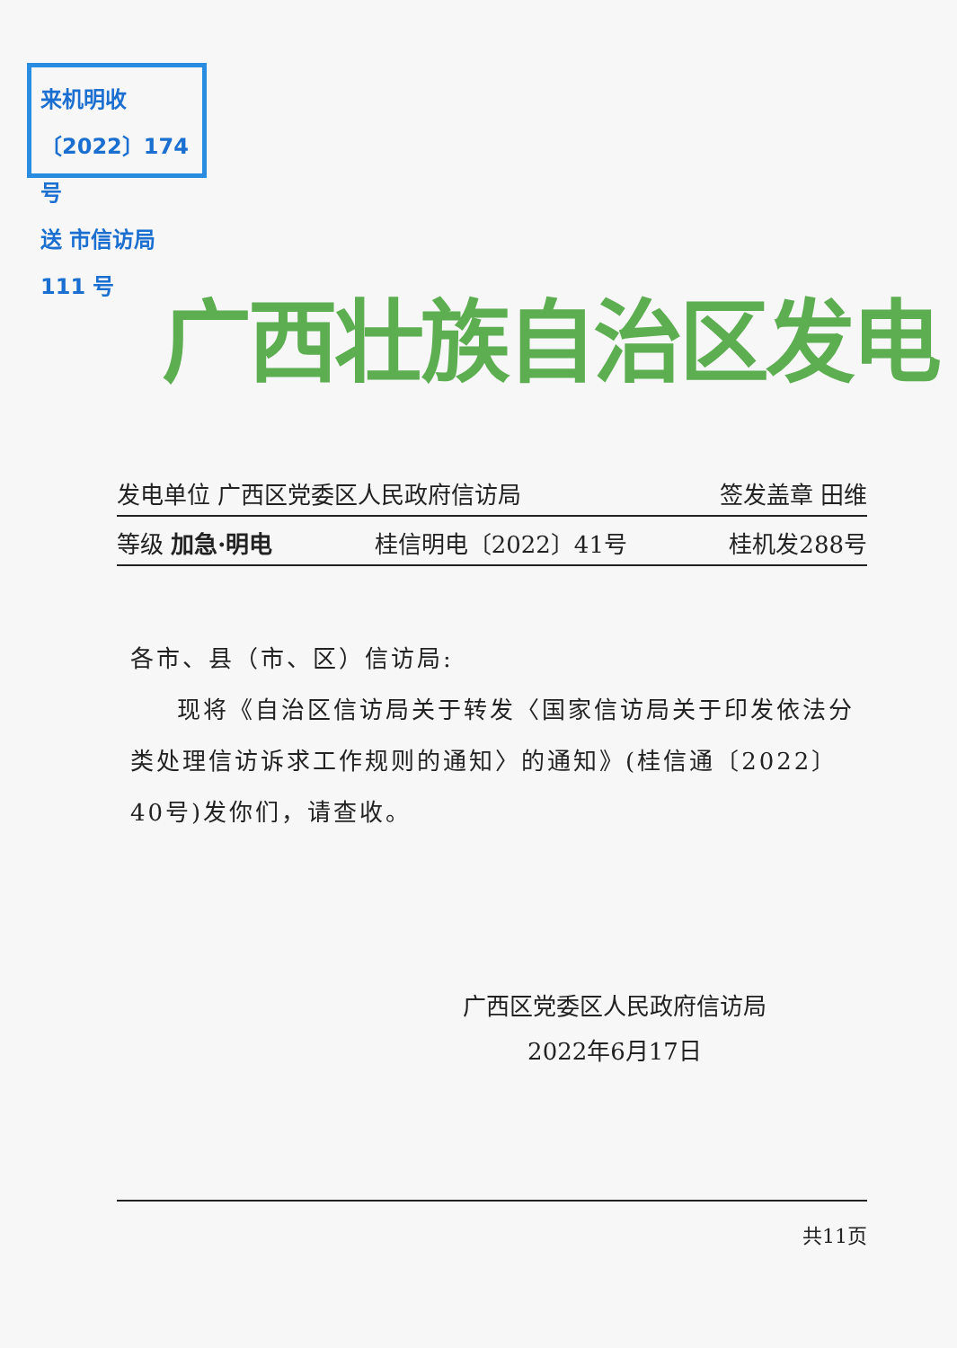来机明收〔2022〕174号
送 市信访局 111 号
广西壮族自治区发电
发电单位 广西区党委区人民政府信访局 签发盖章 田维
等级 加急·明电 桂信明电〔2022〕41号 桂机发288号
各市、县（市、区）信访局:
现将《自治区信访局关于转发〈国家信访局关于印发依法分类处理信访诉求工作规则的通知〉的通知》(桂信通〔2022〕40号)发你们，请查收。
广西区党委区人民政府信访局
2022年6月17日
共11页